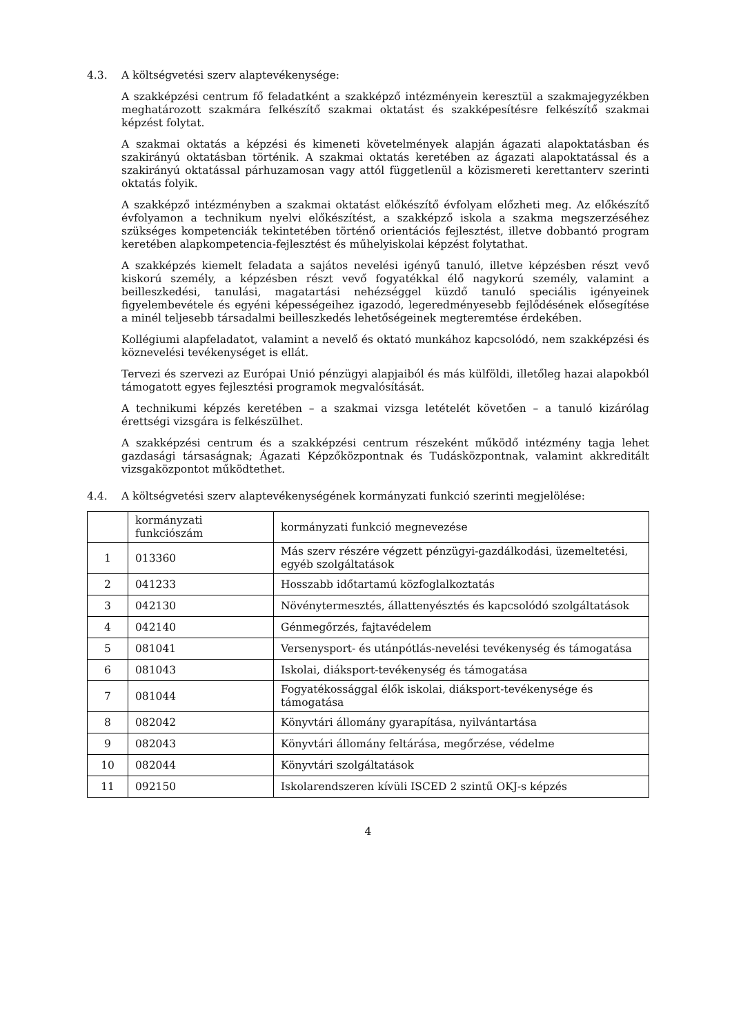4.3. A költségvetési szerv alaptevékenysége:
A szakképzési centrum fő feladatként a szakképző intézményein keresztül a szakmajegyzékben meghatározott szakmára felkészítő szakmai oktatást és szakképesítésre felkészítő szakmai képzést folytat.
A szakmai oktatás a képzési és kimeneti követelmények alapján ágazati alapoktatásban és szakirányú oktatásban történik. A szakmai oktatás keretében az ágazati alapoktatással és a szakirányú oktatással párhuzamosan vagy attól függetlenül a közismereti kerettanterv szerinti oktatás folyik.
A szakképző intézményben a szakmai oktatást előkészítő évfolyam előzheti meg. Az előkészítő évfolyamon a technikum nyelvi előkészítést, a szakképző iskola a szakma megszerzéséhez szükséges kompetenciák tekintetében történő orientációs fejlesztést, illetve dobbantó program keretében alapkompetencia-fejlesztést és műhelyiskolai képzést folytathat.
A szakképzés kiemelt feladata a sajátos nevelési igényű tanuló, illetve képzésben részt vevő kiskorú személy, a képzésben részt vevő fogyatékkal élő nagykorú személy, valamint a beilleszkedési, tanulási, magatartási nehézséggel küzdő tanuló speciális igényeinek figyelembevétele és egyéni képességeihez igazodó, legeredményesebb fejlődésének elősegítése a minél teljesebb társadalmi beilleszkedés lehetőségeinek megteremtése érdekében.
Kollégiumi alapfeladatot, valamint a nevelő és oktató munkához kapcsolódó, nem szakképzési és köznevelési tevékenységet is ellát.
Tervezi és szervezi az Európai Unió pénzügyi alapjaiból és más külföldi, illetőleg hazai alapokból támogatott egyes fejlesztési programok megvalósítását.
A technikumi képzés keretében – a szakmai vizsga letételét követően – a tanuló kizárólag érettségi vizsgára is felkészülhet.
A szakképzési centrum és a szakképzési centrum részeként működő intézmény tagja lehet gazdasági társaságnak; Ágazati Képzőközpontnak és Tudásközpontnak, valamint akkreditált vizsgaközpontot működtethet.
4.4. A költségvetési szerv alaptevékenységének kormányzati funkció szerinti megjelölése:
| | kormányzati funkciószám | kormányzati funkció megnevezése |
| 1 | 013360 | Más szerv részére végzett pénzügyi-gazdálkodási, üzemeltetési, egyéb szolgáltatások |
| 2 | 041233 | Hosszabb időtartamú közfoglalkoztatás |
| 3 | 042130 | Növénytermesztés, állattenyésztés és kapcsolódó szolgáltatások |
| 4 | 042140 | Génmegőrzés, fajtavédelem |
| 5 | 081041 | Versenysport- és utánpótlás-nevelési tevékenység és támogatása |
| 6 | 081043 | Iskolai, diáksport-tevékenység és támogatása |
| 7 | 081044 | Fogyatékossággal élők iskolai, diáksport-tevékenysége és támogatása |
| 8 | 082042 | Könyvtári állomány gyarapítása, nyilvántartása |
| 9 | 082043 | Könyvtári állomány feltárása, megőrzése, védelme |
| 10 | 082044 | Könyvtári szolgáltatások |
| 11 | 092150 | Iskolarendszeren kívüli ISCED 2 szintű OKJ-s képzés |
4